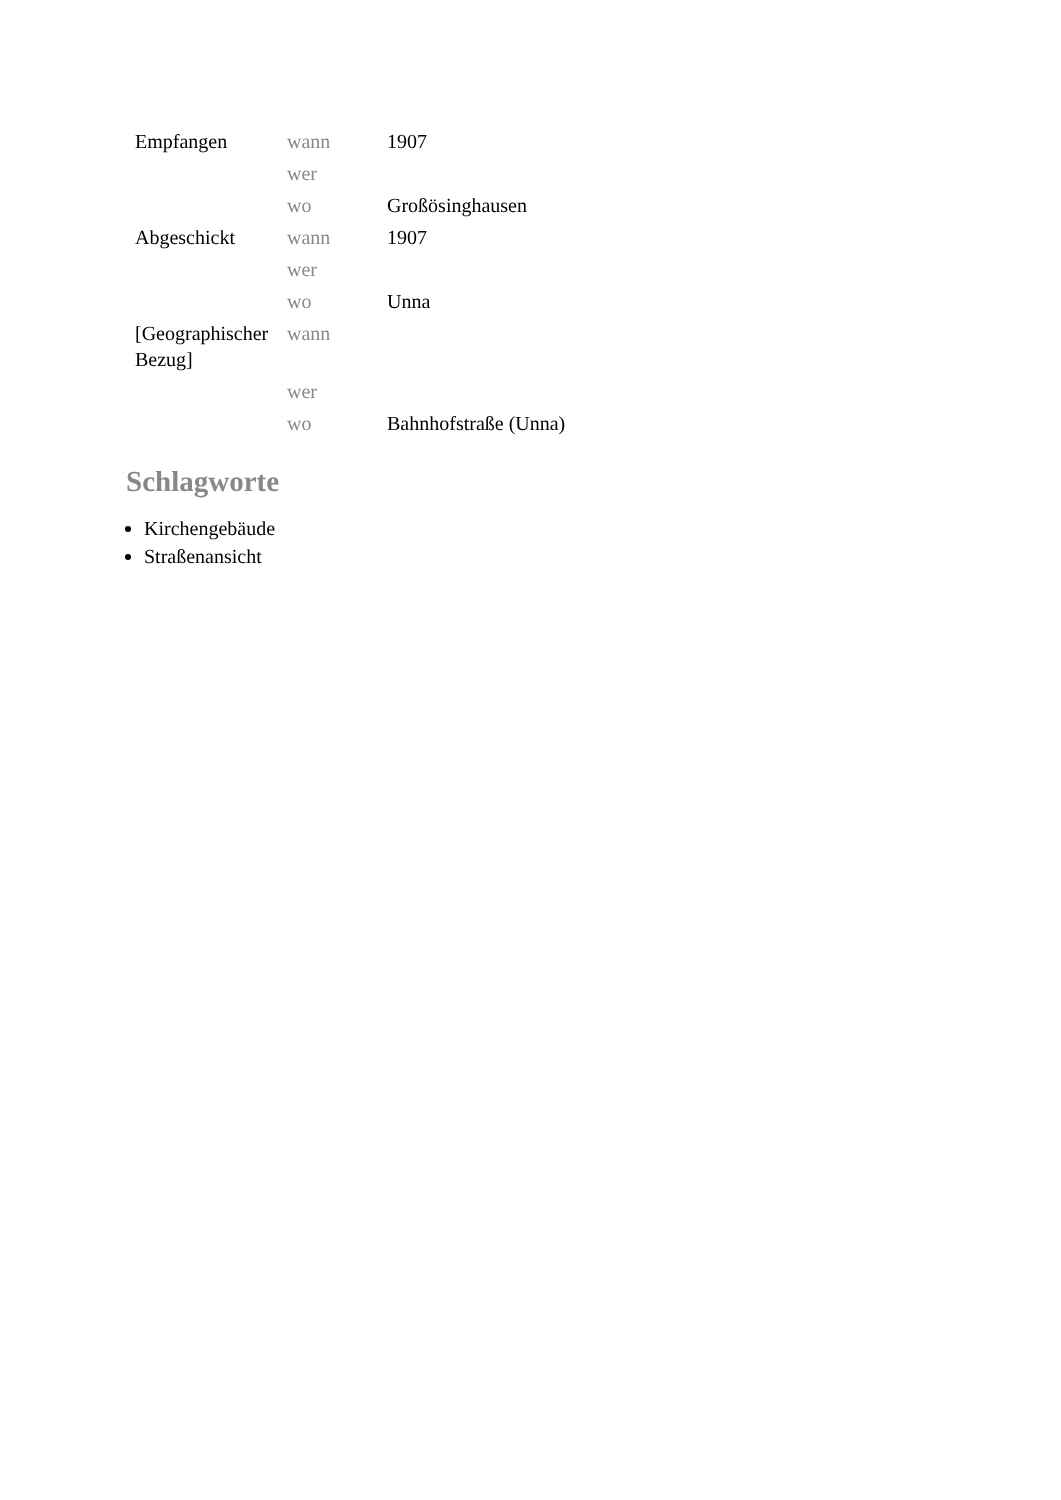| Empfangen | wann | 1907 |
| | wer | |
| | wo | Großösinghausen |
| Abgeschickt | wann | 1907 |
| | wer | |
| | wo | Unna |
| [Geographischer Bezug] | wann | |
| | wer | |
| | wo | Bahnhofstraße (Unna) |
Schlagworte
Kirchengebäude
Straßenansicht